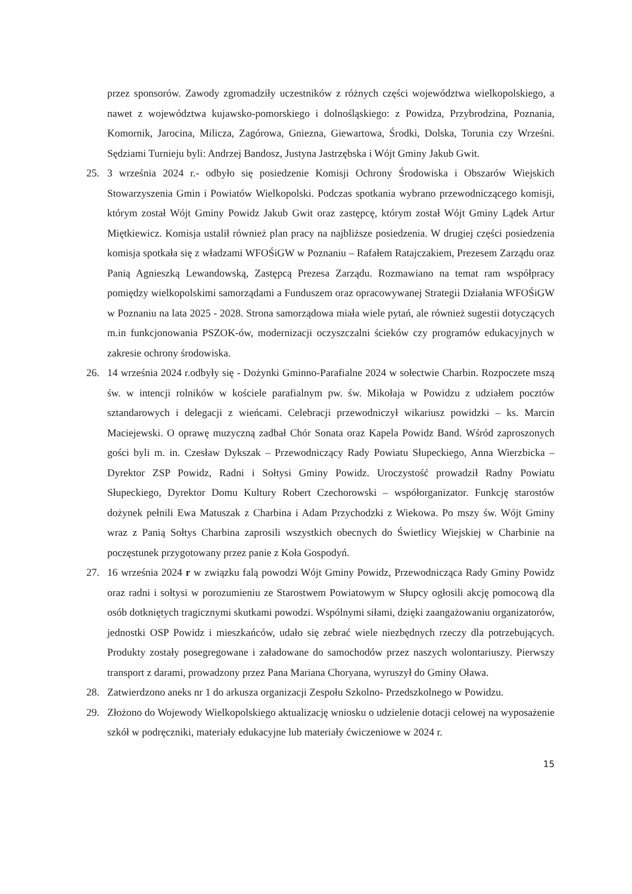przez sponsorów. Zawody zgromadziły uczestników z różnych części województwa wielkopolskiego, a nawet z województwa kujawsko-pomorskiego i dolnośląskiego: z Powidza, Przybrodzina, Poznania, Komornik, Jarocina, Milicza, Zagórowa, Gniezna, Giewartowa, Środki, Dolska, Torunia czy Wrześni. Sędziami Turnieju byli: Andrzej Bandosz, Justyna Jastrzębska i Wójt Gminy Jakub Gwit.
25. 3 września 2024 r.- odbyło się posiedzenie Komisji Ochrony Środowiska i Obszarów Wiejskich Stowarzyszenia Gmin i Powiatów Wielkopolski. Podczas spotkania wybrano przewodniczącego komisji, którym został Wójt Gminy Powidz Jakub Gwit oraz zastępcę, którym został Wójt Gminy Lądek Artur Miętkiewicz. Komisja ustalił również plan pracy na najbliższe posiedzenia. W drugiej części posiedzenia komisja spotkała się z władzami WFOŚiGW w Poznaniu – Rafałem Ratajczakiem, Prezesem Zarządu oraz Panią Agnieszką Lewandowską, Zastępcą Prezesa Zarządu. Rozmawiano na temat ram współpracy pomiędzy wielkopolskimi samorządami a Funduszem oraz opracowywanej Strategii Działania WFOŚiGW w Poznaniu na lata 2025 - 2028. Strona samorządowa miała wiele pytań, ale również sugestii dotyczących m.in funkcjonowania PSZOK-ów, modernizacji oczyszczalni ścieków czy programów edukacyjnych w zakresie ochrony środowiska.
26. 14 września 2024 r.odbyły się - Dożynki Gminno-Parafialne 2024 w sołectwie Charbin. Rozpoczete mszą św. w intencji rolników w kościele parafialnym pw. św. Mikołaja w Powidzu z udziałem pocztów sztandarowych i delegacji z wieńcami. Celebracji przewodniczył wikariusz powidzki – ks. Marcin Maciejewski. O oprawę muzyczną zadbał Chór Sonata oraz Kapela Powidz Band. Wśród zaproszonych gości byli m. in. Czesław Dykszak – Przewodniczący Rady Powiatu Słupeckiego, Anna Wierzbicka – Dyrektor ZSP Powidz, Radni i Sołtysi Gminy Powidz. Uroczystość prowadził Radny Powiatu Słupeckiego, Dyrektor Domu Kultury Robert Czechorowski – współorganizator. Funkcję starostów dożynek pełnili Ewa Matuszak z Charbina i Adam Przychodzki z Wiekowa. Po mszy św. Wójt Gminy wraz z Panią Sołtys Charbina zaprosili wszystkich obecnych do Świetlicy Wiejskiej w Charbinie na poczęstunek przygotowany przez panie z Koła Gospodyń.
27. 16 września 2024 r w związku falą powodzi Wójt Gminy Powidz, Przewodnicząca Rady Gminy Powidz oraz radni i sołtysi w porozumieniu ze Starostwem Powiatowym w Słupcy ogłosili akcję pomocową dla osób dotkniętych tragicznymi skutkami powodzi. Wspólnymi siłami, dzięki zaangażowaniu organizatorów, jednostki OSP Powidz i mieszkańców, udało się zebrać wiele niezbędnych rzeczy dla potrzebujących. Produkty zostały posegregowane i załadowane do samochodów przez naszych wolontariuszy. Pierwszy transport z darami, prowadzony przez Pana Mariana Choryana, wyruszył do Gminy Oława.
28. Zatwierdzono aneks nr 1 do arkusza organizacji Zespołu Szkolno- Przedszkolnego w Powidzu.
29. Złożono do Wojewody Wielkopolskiego aktualizację wniosku o udzielenie dotacji celowej na wyposażenie szkół w podręczniki, materiały edukacyjne lub materiały ćwiczeniowe w 2024 r.
15